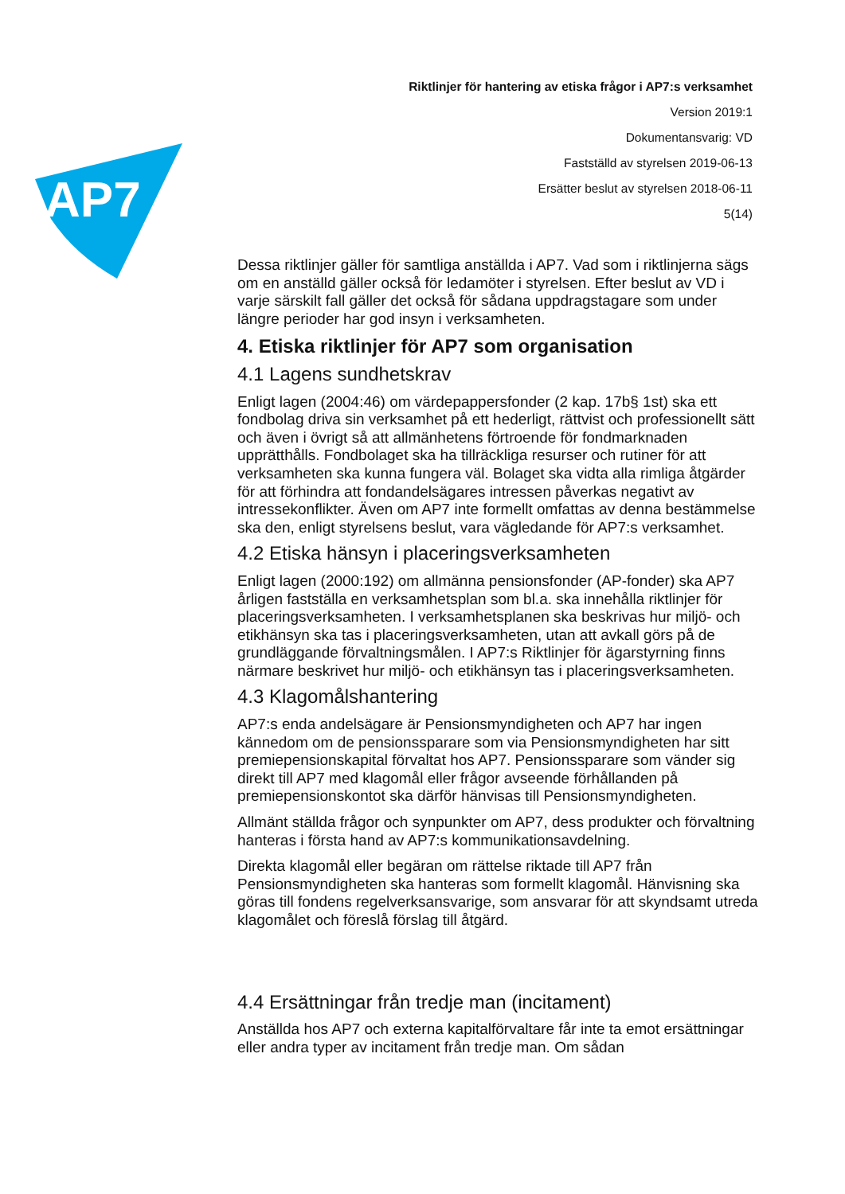AP7
Riktlinjer för hantering av etiska frågor i AP7:s verksamhet
Version 2019:1
Dokumentansvarig: VD
Fastställd av styrelsen 2019-06-13
Ersätter beslut av styrelsen 2018-06-11
5(14)
Dessa riktlinjer gäller för samtliga anställda i AP7. Vad som i riktlinjerna sägs om en anställd gäller också för ledamöter i styrelsen. Efter beslut av VD i varje särskilt fall gäller det också för sådana uppdragstagare som under längre perioder har god insyn i verksamheten.
4. Etiska riktlinjer för AP7 som organisation
4.1 Lagens sundhetskrav
Enligt lagen (2004:46) om värdepappersfonder (2 kap. 17b§ 1st) ska ett fondbolag driva sin verksamhet på ett hederligt, rättvist och professionellt sätt och även i övrigt så att allmänhetens förtroende för fondmarknaden upprätthålls. Fondbolaget ska ha tillräckliga resurser och rutiner för att verksamheten ska kunna fungera väl. Bolaget ska vidta alla rimliga åtgärder för att förhindra att fondandelsägares intressen påverkas negativt av intressekonflikter. Även om AP7 inte formellt omfattas av denna bestämmelse ska den, enligt styrelsens beslut, vara vägledande för AP7:s verksamhet.
4.2 Etiska hänsyn i placeringsverksamheten
Enligt lagen (2000:192) om allmänna pensionsfonder (AP-fonder) ska AP7 årligen fastställa en verksamhetsplan som bl.a. ska innehålla riktlinjer för placeringsverksamheten. I verksamhetsplanen ska beskrivas hur miljö- och etikhänsyn ska tas i placeringsverksamheten, utan att avkall görs på de grundläggande förvaltningsmålen. I AP7:s Riktlinjer för ägarstyrning finns närmare beskrivet hur miljö- och etikhänsyn tas i placeringsverksamheten.
4.3 Klagomålshantering
AP7:s enda andelsägare är Pensionsmyndigheten och AP7 har ingen kännedom om de pensionssparare som via Pensionsmyndigheten har sitt premiepensionskapital förvaltat hos AP7. Pensionssparare som vänder sig direkt till AP7 med klagomål eller frågor avseende förhållanden på premiepensionskontot ska därför hänvisas till Pensionsmyndigheten.
Allmänt ställda frågor och synpunkter om AP7, dess produkter och förvaltning hanteras i första hand av AP7:s kommunikationsavdelning.
Direkta klagomål eller begäran om rättelse riktade till AP7 från Pensionsmyndigheten ska hanteras som formellt klagomål. Hänvisning ska göras till fondens regelverksansvarige, som ansvarar för att skyndsamt utreda klagomålet och föreslå förslag till åtgärd.
4.4 Ersättningar från tredje man (incitament)
Anställda hos AP7 och externa kapitalförvaltare får inte ta emot ersättningar eller andra typer av incitament från tredje man. Om sådan